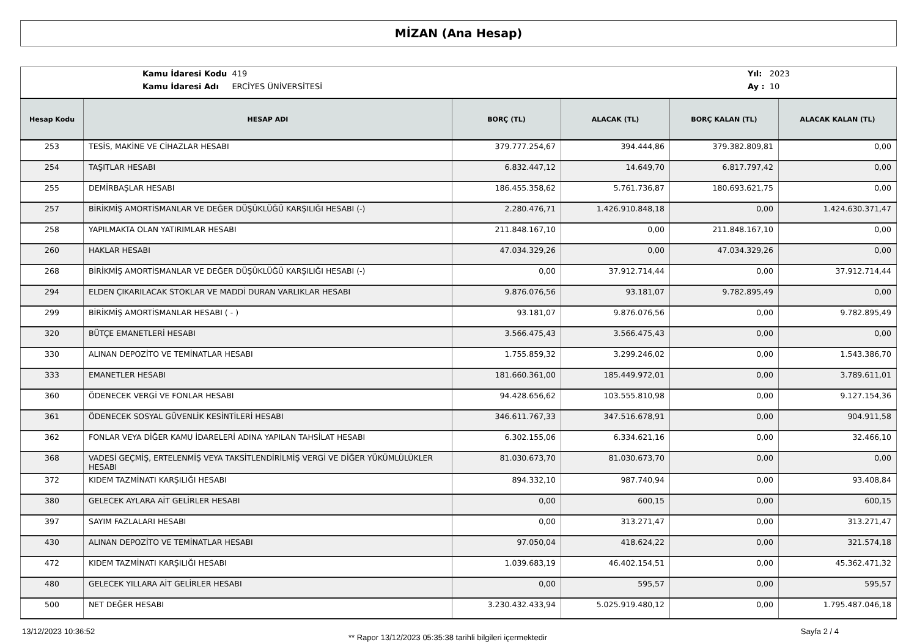MİZAN (Ana Hesap)
| Kamu İdaresi Kodu | 419 |
| Kamu İdaresi Adı | ERCİYES ÜNİVERSİTESİ |
| Yıl: | 2023 |
| Ay : | 10 |
| Hesap Kodu | HESAP ADI | BORÇ (TL) | ALACAK (TL) | BORÇ KALAN (TL) | ALACAK KALAN (TL) |
| --- | --- | --- | --- | --- | --- |
| 253 | TESİS, MAKİNE VE CİHAZLAR HESABI | 379.777.254,67 | 394.444,86 | 379.382.809,81 | 0,00 |
| 254 | TAŞITLAR HESABI | 6.832.447,12 | 14.649,70 | 6.817.797,42 | 0,00 |
| 255 | DEMİRBAŞLAR HESABI | 186.455.358,62 | 5.761.736,87 | 180.693.621,75 | 0,00 |
| 257 | BİRİKMİŞ AMORTİSMANLAR VE DEĞER DÜŞÜKLÜĞÜ KARŞILIĞI HESABI (-) | 2.280.476,71 | 1.426.910.848,18 | 0,00 | 1.424.630.371,47 |
| 258 | YAPILMAKTA OLAN YATIRIMLAR HESABI | 211.848.167,10 | 0,00 | 211.848.167,10 | 0,00 |
| 260 | HAKLAR HESABI | 47.034.329,26 | 0,00 | 47.034.329,26 | 0,00 |
| 268 | BİRİKMİŞ AMORTİSMANLAR VE DEĞER DÜŞÜKLÜĞÜ KARŞILIĞI HESABI (-) | 0,00 | 37.912.714,44 | 0,00 | 37.912.714,44 |
| 294 | ELDEN ÇIKARILACAK STOKLAR VE MADDİ DURAN VARLIKLAR HESABI | 9.876.076,56 | 93.181,07 | 9.782.895,49 | 0,00 |
| 299 | BİRİKMİŞ AMORTİSMANLAR HESABI ( - ) | 93.181,07 | 9.876.076,56 | 0,00 | 9.782.895,49 |
| 320 | BÜTÇE EMANETLERİ HESABI | 3.566.475,43 | 3.566.475,43 | 0,00 | 0,00 |
| 330 | ALINAN DEPOZİTO VE TEMİNATLAR HESABI | 1.755.859,32 | 3.299.246,02 | 0,00 | 1.543.386,70 |
| 333 | EMANETLER HESABI | 181.660.361,00 | 185.449.972,01 | 0,00 | 3.789.611,01 |
| 360 | ÖDENECEK VERGİ VE FONLAR HESABI | 94.428.656,62 | 103.555.810,98 | 0,00 | 9.127.154,36 |
| 361 | ÖDENECEK SOSYAL GÜVENLİK KESİNTİLERİ HESABI | 346.611.767,33 | 347.516.678,91 | 0,00 | 904.911,58 |
| 362 | FONLAR VEYA DİĞER KAMU İDARELERİ ADINA YAPILAN TAHSİLAT HESABI | 6.302.155,06 | 6.334.621,16 | 0,00 | 32.466,10 |
| 368 | VADESİ GEÇMİŞ, ERTELENMİŞ VEYA TAKSİTLENDİRİLMİŞ VERGİ VE DİĞER YÜKÜMLÜLÜKLER HESABI | 81.030.673,70 | 81.030.673,70 | 0,00 | 0,00 |
| 372 | KIDEM TAZMİNATI KARŞILIĞI HESABI | 894.332,10 | 987.740,94 | 0,00 | 93.408,84 |
| 380 | GELECEK AYLARA AİT GELİRLER HESABI | 0,00 | 600,15 | 0,00 | 600,15 |
| 397 | SAYIM FAZLALARI HESABI | 0,00 | 313.271,47 | 0,00 | 313.271,47 |
| 430 | ALINAN DEPOZİTO VE TEMİNATLAR HESABI | 97.050,04 | 418.624,22 | 0,00 | 321.574,18 |
| 472 | KIDEM TAZMİNATI KARŞILIĞI HESABI | 1.039.683,19 | 46.402.154,51 | 0,00 | 45.362.471,32 |
| 480 | GELECEK YILLARA AİT GELİRLER HESABI | 0,00 | 595,57 | 0,00 | 595,57 |
| 500 | NET DEĞER HESABI | 3.230.432.433,94 | 5.025.919.480,12 | 0,00 | 1.795.487.046,18 |
13/12/2023 10:36:52 ** Rapor 13/12/2023 05:35:38 tarihli bilgileri içermektedir Sayfa 2 / 4